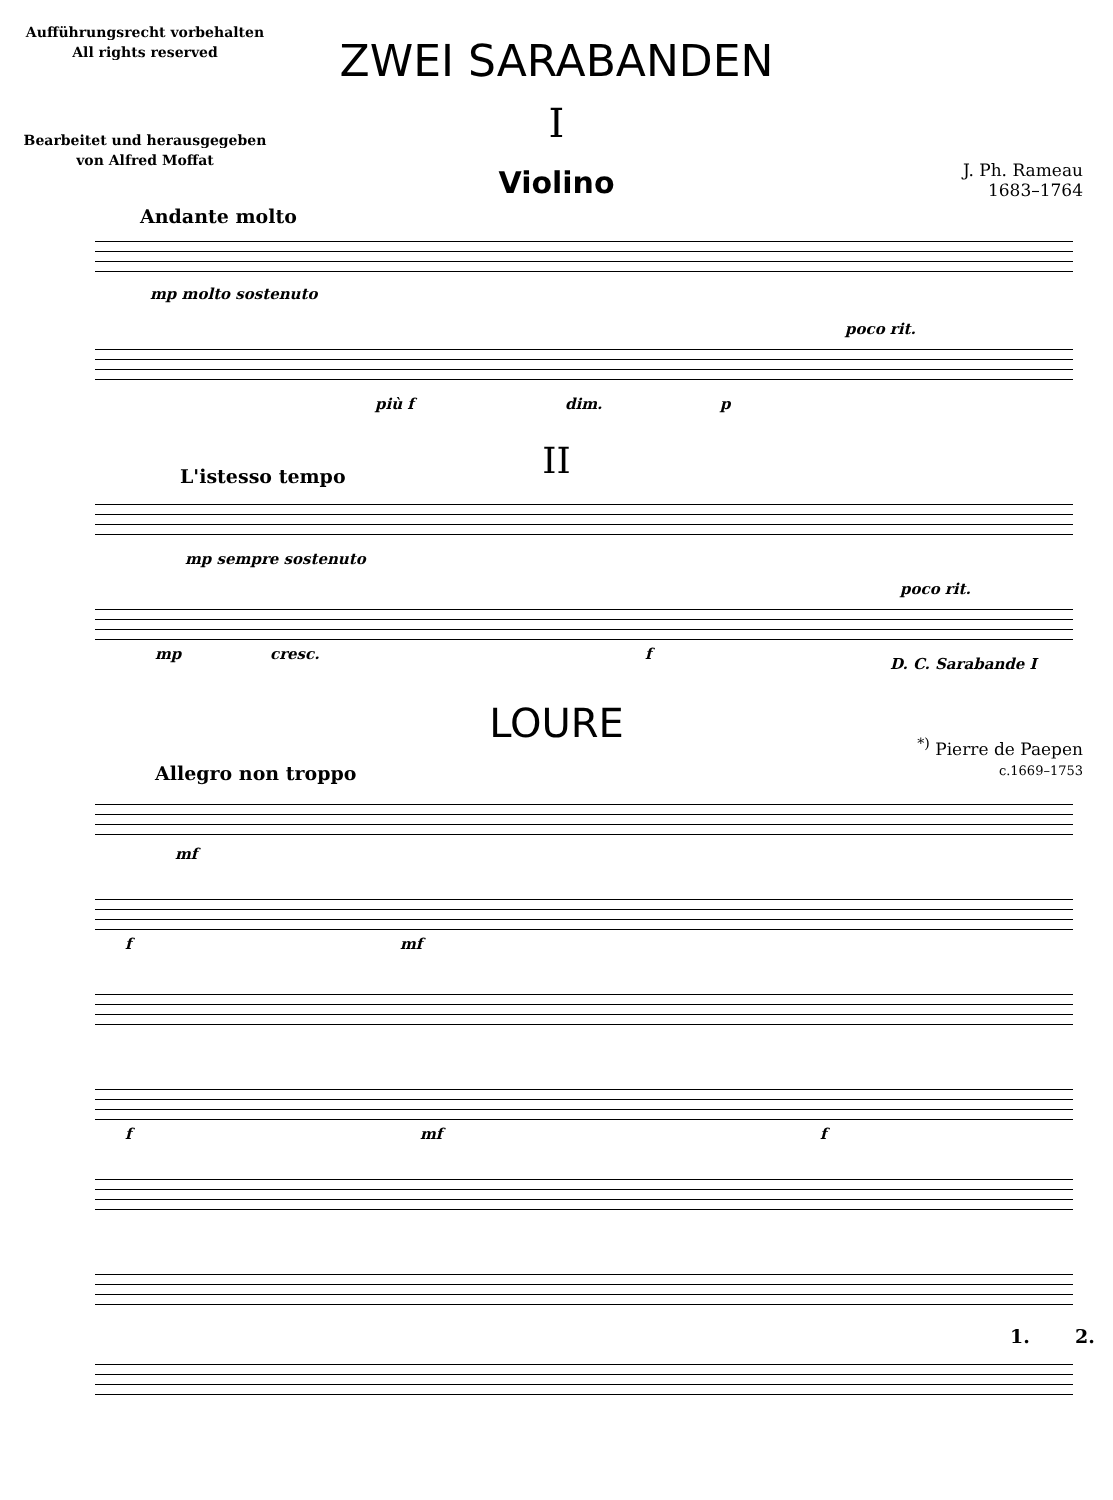Aufführungsrecht vorbehalten
All rights reserved
ZWEI SARABANDEN
I
Bearbeitet und herausgegeben
von Alfred Moffat
Violino
J. Ph. Rameau
1683–1764
Andante molto
mp molto sostenuto
più f dim. p
poco rit.
II L'istesso tempo
mp sempre sostenuto
poco rit.
mp cresc. f
D. C. Sarabande I
LOURE
<sup>*)</sup> Pierre de Paepen
c.1669–1753
Allegro non troppo
mf
f mf
f mf f
1. 2.